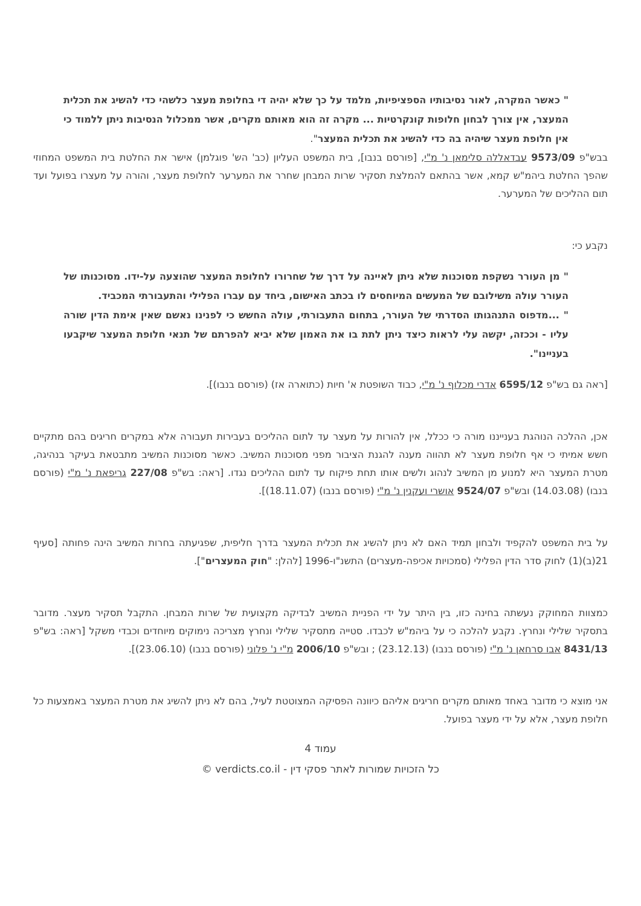" כאשר המקרה, לאור נסיבותיו הספציפיות, מלמד על כך שלא יהיה די בחלופת מעצר כלשהי כדי להשיג את תכלית המעצר, אין צורך לבחון חלופות קונקרטיות ... מקרה זה הוא מאותם מקרים, אשר ממכלול הנסיבות ניתן ללמוד כי אין חלופת מעצר שיהיה בה כדי להשיג את תכלית המעצר".
בבש"פ 9573/09 עבדאללה סלימאן נ' מ"י, [פורסם בנבו], בית המשפט העליון (כב' הש' פוגלמן) אישר את החלטת בית המשפט המחוזי שהפך החלטת ביהמ"ש קמא, אשר בהתאם להמלצת תסקיר שרות המבחן שחרר את המערער לחלופת מעצר, והורה על מעצרו בפועל ועד תום ההליכים של המערער.
נקבע כי:
" מן העורר נשקפת מסוכנות שלא ניתן לאיינה על דרך של שחרורו לחלופת המעצר שהוצעה על-ידו. מסוכנותו של העורר עולה משילובם של המעשים המיוחסים לו בכתב האישום, ביחד עם עברו הפלילי והתעבורתי המכביד.
" ...מדפוס התנהגותו הסדרתי של העורר, בתחום התעבורתי, עולה החשש כי לפנינו נאשם שאין אימת הדין שורה עליו - וככזה, יקשה עלי לראות כיצד ניתן לתת בו את האמון שלא יביא להפרתם של תנאי חלופת המעצר שיקבעו בעניינו".
[ראה גם בש"פ 6595/12 אדרי מכלוף נ' מ"י, כבוד השופטת א' חיות (כתוארה אז) (פורסם בנבו)].
אכן, ההלכה הנוהגת בענייננו מורה כי ככלל, אין להורות על מעצר עד לתום ההליכים בעבירות תעבורה אלא במקרים חריגים בהם מתקיים חשש אמיתי כי אף חלופת מעצר לא תהווה מענה להגנת הציבור מפני מסוכנות המשיב. כאשר מסוכנות המשיב מתבטאת בעיקר בנהיגה, מטרת המעצר היא למנוע מן המשיב לנהוג ולשים אותו תחת פיקוח עד לתום ההליכים נגדו. [ראה: בש"פ 227/08 גריפאת נ' מ"י (פורסם בנבו) (14.03.08) ובש"פ 9524/07 אושרי ועקנין נ' מ"י (פורסם בנבו) (18.11.07)].
על בית המשפט להקפיד ולבחון תמיד האם לא ניתן להשיג את תכלית המעצר בדרך חליפית, שפגיעתה בחרות המשיב הינה פחותה [סעיף 21(ב)(1) לחוק סדר הדין הפלילי (סמכויות אכיפה-מעצרים) התשנ"ו-1996 [להלן: "חוק המעצרים"].
כמצוות המחוקק נעשתה בחינה כזו, בין היתר על ידי הפניית המשיב לבדיקה מקצועית של שרות המבחן. התקבל תסקיר מעצר. מדובר בתסקיר שלילי ונחרץ. נקבע להלכה כי על ביהמ"ש לכבדו. סטייה מתסקיר שלילי ונחרץ מצריכה נימוקים מיוחדים וכבדי משקל [ראה: בש"פ 8431/13 אבו סרחאן נ' מ"י (פורסם בנבו) (23.12.13) ; ובש"פ 2006/10 מ"י נ' פלוני (פורסם בנבו) (23.06.10)].
אני מוצא כי מדובר באחד מאותם מקרים חריגים אליהם כיוונה הפסיקה המצוטטת לעיל, בהם לא ניתן להשיג את מטרת המעצר באמצעות כל חלופת מעצר, אלא על ידי מעצר בפועל.
עמוד 4
כל הזכויות שמורות לאתר פסקי דין - verdicts.co.il ©